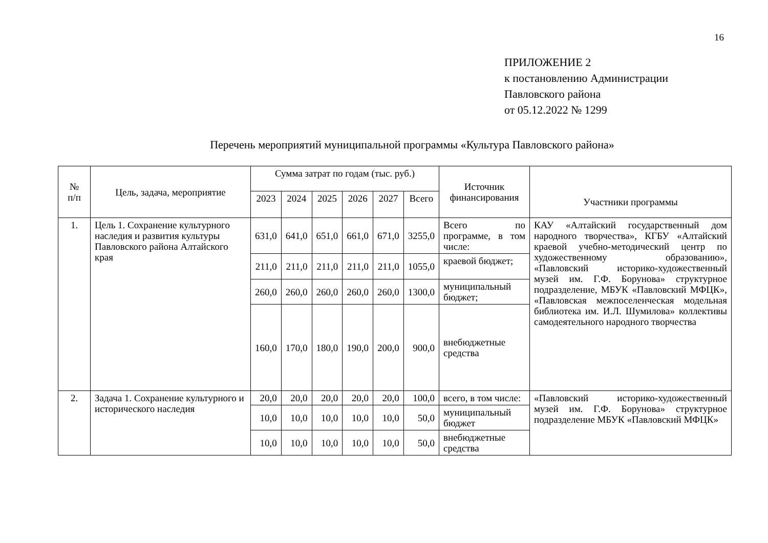16
ПРИЛОЖЕНИЕ 2
к постановлению Администрации
Павловского района
от 05.12.2022 № 1299
Перечень мероприятий муниципальной программы «Культура Павловского района»
| № п/п | Цель, задача, мероприятие | Сумма затрат по годам (тыс. руб.) | | | | | | Источник финансирования | Участники программы |
| --- | --- | --- | --- | --- | --- | --- | --- | --- | --- |
| | | 2023 | 2024 | 2025 | 2026 | 2027 | Всего | | |
| 1. | Цель 1. Сохранение культурного наследия и развития культуры Павловского района Алтайского края | 631,0 | 641,0 | 651,0 | 661,0 | 671,0 | 3255,0 | Всего по программе, в том числе: | КАУ «Алтайский государственный дом народного творчества», КГБУ «Алтайский краевой учебно-методический центр по художественному образованию», «Павловский историко-художественный музей им. Г.Ф. Борунова» структурное подразделение, МБУК «Павловский МФЦК», «Павловская межпоселенческая модельная библиотека им. И.Л. Шумилова» коллективы самодеятельного народного творчества |
| | | 211,0 | 211,0 | 211,0 | 211,0 | 211,0 | 1055,0 | краевой бюджет; | |
| | | 260,0 | 260,0 | 260,0 | 260,0 | 260,0 | 1300,0 | муниципальный бюджет; | |
| | | 160,0 | 170,0 | 180,0 | 190,0 | 200,0 | 900,0 | внебюджетные средства | |
| 2. | Задача 1. Сохранение культурного и исторического наследия | 20,0 | 20,0 | 20,0 | 20,0 | 20,0 | 100,0 | всего, в том числе: | «Павловский историко-художественный музей им. Г.Ф. Борунова» структурное подразделение МБУК «Павловский МФЦК» |
| | | 10,0 | 10,0 | 10,0 | 10,0 | 10,0 | 50,0 | муниципальный бюджет | |
| | | 10,0 | 10,0 | 10,0 | 10,0 | 10,0 | 50,0 | внебюджетные средства | |